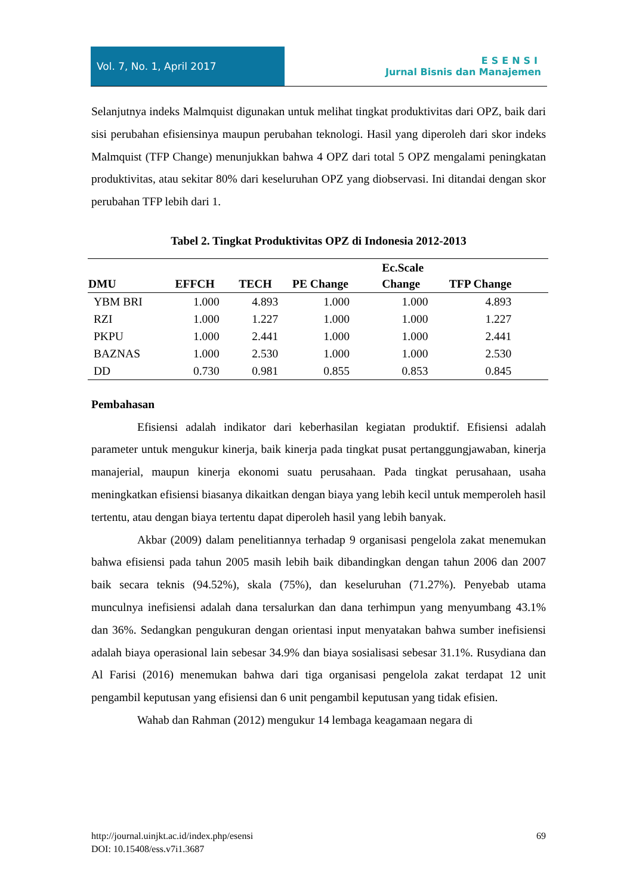Vol. 7, No. 1, April 2017
ESENSI
Jurnal Bisnis dan Manajemen
Selanjutnya indeks Malmquist digunakan untuk melihat tingkat produktivitas dari OPZ, baik dari sisi perubahan efisiensinya maupun perubahan teknologi. Hasil yang diperoleh dari skor indeks Malmquist (TFP Change) menunjukkan bahwa 4 OPZ dari total 5 OPZ mengalami peningkatan produktivitas, atau sekitar 80% dari keseluruhan OPZ yang diobservasi. Ini ditandai dengan skor perubahan TFP lebih dari 1.
Tabel 2. Tingkat Produktivitas OPZ di Indonesia 2012-2013
| DMU | EFFCH | TECH | PE Change | Ec.Scale Change | TFP Change |
| --- | --- | --- | --- | --- | --- |
| YBM BRI | 1.000 | 4.893 | 1.000 | 1.000 | 4.893 |
| RZI | 1.000 | 1.227 | 1.000 | 1.000 | 1.227 |
| PKPU | 1.000 | 2.441 | 1.000 | 1.000 | 2.441 |
| BAZNAS | 1.000 | 2.530 | 1.000 | 1.000 | 2.530 |
| DD | 0.730 | 0.981 | 0.855 | 0.853 | 0.845 |
Pembahasan
Efisiensi adalah indikator dari keberhasilan kegiatan produktif. Efisiensi adalah parameter untuk mengukur kinerja, baik kinerja pada tingkat pusat pertanggungjawaban, kinerja manajerial, maupun kinerja ekonomi suatu perusahaan. Pada tingkat perusahaan, usaha meningkatkan efisiensi biasanya dikaitkan dengan biaya yang lebih kecil untuk memperoleh hasil tertentu, atau dengan biaya tertentu dapat diperoleh hasil yang lebih banyak.
Akbar (2009) dalam penelitiannya terhadap 9 organisasi pengelola zakat menemukan bahwa efisiensi pada tahun 2005 masih lebih baik dibandingkan dengan tahun 2006 dan 2007 baik secara teknis (94.52%), skala (75%), dan keseluruhan (71.27%). Penyebab utama munculnya inefisiensi adalah dana tersalurkan dan dana terhimpun yang menyumbang 43.1% dan 36%. Sedangkan pengukuran dengan orientasi input menyatakan bahwa sumber inefisiensi adalah biaya operasional lain sebesar 34.9% dan biaya sosialisasi sebesar 31.1%. Rusydiana dan Al Farisi (2016) menemukan bahwa dari tiga organisasi pengelola zakat terdapat 12 unit pengambil keputusan yang efisiensi dan 6 unit pengambil keputusan yang tidak efisien.
Wahab dan Rahman (2012) mengukur 14 lembaga keagamaan negara di
http://journal.uinjkt.ac.id/index.php/esensi
DOI: 10.15408/ess.v7i1.3687
69